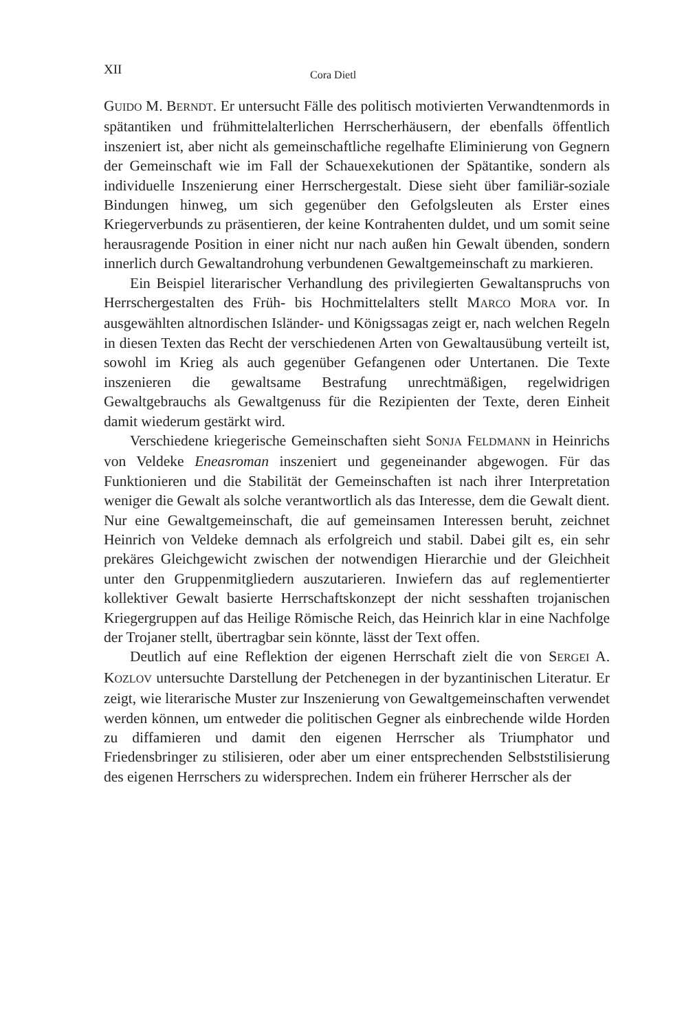XII Cora Dietl
GUIDO M. BERNDT. Er untersucht Fälle des politisch motivierten Verwandtenmords in spätantiken und frühmittelalterlichen Herrscherhäusern, der ebenfalls öffentlich inszeniert ist, aber nicht als gemeinschaftliche regelhafte Eliminierung von Gegnern der Gemeinschaft wie im Fall der Schauexekutionen der Spätantike, sondern als individuelle Inszenierung einer Herrschergestalt. Diese sieht über familiär-soziale Bindungen hinweg, um sich gegenüber den Gefolgsleuten als Erster eines Kriegerverbunds zu präsentieren, der keine Kontrahenten duldet, und um somit seine herausragende Position in einer nicht nur nach außen hin Gewalt übenden, sondern innerlich durch Gewaltandrohung verbundenen Gewaltgemeinschaft zu markieren.
Ein Beispiel literarischer Verhandlung des privilegierten Gewaltanspruchs von Herrschergestalten des Früh- bis Hochmittelalters stellt MARCO MORA vor. In ausgewählten altnordischen Isländer- und Königssagas zeigt er, nach welchen Regeln in diesen Texten das Recht der verschiedenen Arten von Gewaltausübung verteilt ist, sowohl im Krieg als auch gegenüber Gefangenen oder Untertanen. Die Texte inszenieren die gewaltsame Bestrafung unrechtmäßigen, regelwidrigen Gewaltgebrauchs als Gewaltgenuss für die Rezipienten der Texte, deren Einheit damit wiederum gestärkt wird.
Verschiedene kriegerische Gemeinschaften sieht SONJA FELDMANN in Heinrichs von Veldeke Eneasroman inszeniert und gegeneinander abgewogen. Für das Funktionieren und die Stabilität der Gemeinschaften ist nach ihrer Interpretation weniger die Gewalt als solche verantwortlich als das Interesse, dem die Gewalt dient. Nur eine Gewaltgemeinschaft, die auf gemeinsamen Interessen beruht, zeichnet Heinrich von Veldeke demnach als erfolgreich und stabil. Dabei gilt es, ein sehr prekäres Gleichgewicht zwischen der notwendigen Hierarchie und der Gleichheit unter den Gruppenmitgliedern auszutarieren. Inwiefern das auf reglementierter kollektiver Gewalt basierte Herrschaftskonzept der nicht sesshaften trojanischen Kriegergruppen auf das Heilige Römische Reich, das Heinrich klar in eine Nachfolge der Trojaner stellt, übertragbar sein könnte, lässt der Text offen.
Deutlich auf eine Reflektion der eigenen Herrschaft zielt die von SERGEI A. KOZLOV untersuchte Darstellung der Petchenegen in der byzantinischen Literatur. Er zeigt, wie literarische Muster zur Inszenierung von Gewaltgemeinschaften verwendet werden können, um entweder die politischen Gegner als einbrechende wilde Horden zu diffamieren und damit den eigenen Herrscher als Triumphator und Friedensbringer zu stilisieren, oder aber um einer entsprechenden Selbststilisierung des eigenen Herrschers zu widersprechen. Indem ein früherer Herrscher als der